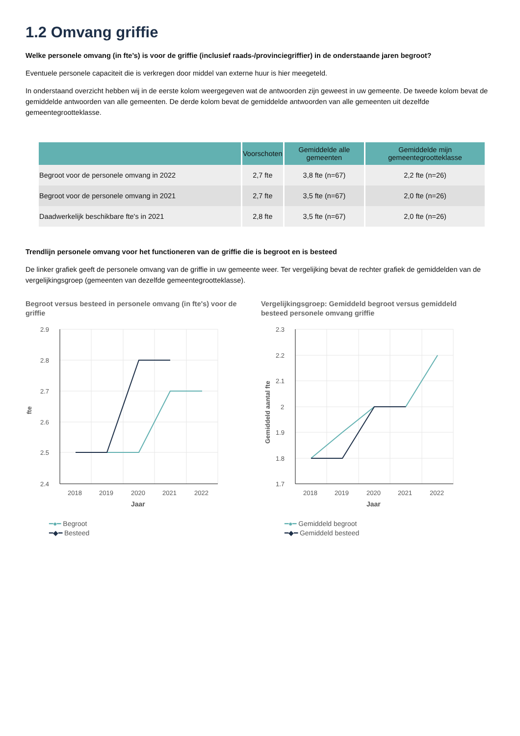1.2 Omvang griffie
Welke personele omvang (in fte’s) is voor de griffie (inclusief raads-/provinciegriffier) in de onderstaande jaren begroot?
Eventuele personele capaciteit die is verkregen door middel van externe huur is hier meegeteld.
In onderstaand overzicht hebben wij in de eerste kolom weergegeven wat de antwoorden zijn geweest in uw gemeente. De tweede kolom bevat de gemiddelde antwoorden van alle gemeenten. De derde kolom bevat de gemiddelde antwoorden van alle gemeenten uit dezelfde gemeentegrootteklasse.
| | Voorschoten | Gemiddelde alle gemeenten | Gemiddelde mijn gemeentegrootteklasse |
| --- | --- | --- | --- |
| Begroot voor de personele omvang in 2022 | 2,7 fte | 3,8 fte (n=67) | 2,2 fte (n=26) |
| Begroot voor de personele omvang in 2021 | 2,7 fte | 3,5 fte (n=67) | 2,0 fte (n=26) |
| Daadwerkelijk beschikbare fte's in 2021 | 2,8 fte | 3,5 fte (n=67) | 2,0 fte (n=26) |
Trendlijn personele omvang voor het functioneren van de griffie die is begroot en is besteed
De linker grafiek geeft de personele omvang van de griffie in uw gemeente weer. Ter vergelijking bevat de rechter grafiek de gemiddelden van de vergelijkingsgroep (gemeenten van dezelfde gemeentegrootteklasse).
Begroot versus besteed in personele omvang (in fte's) voor de griffie
2.9
2.8
2.7
2.6
2.5
2.4
2018
2019
2020
2021
2022
Jaar
fte
━●━ Begroot
━◆━ Besteed
Vergelijkingsgroep: Gemiddeld begroot versus gemiddeld besteed personele omvang griffie
2.3
2.2
2.1
2
1.9
1.8
1.7
2018
2019
2020
2021
2022
Jaar
Gemiddeld aantal fte
━●━ Gemiddeld begroot
━◆━ Gemiddeld besteed